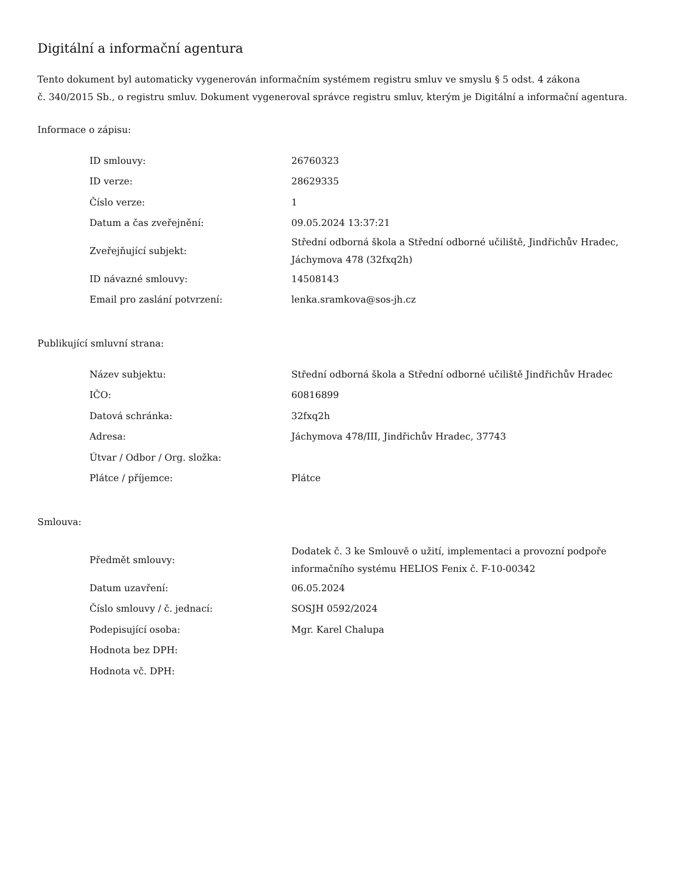Digitální a informační agentura
Tento dokument byl automaticky vygenerován informačním systémem registru smluv ve smyslu § 5 odst. 4 zákona
č. 340/2015 Sb., o registru smluv. Dokument vygeneroval správce registru smluv, kterým je Digitální a informační agentura.
Informace o zápisu:
| ID smlouvy: | 26760323 |
| ID verze: | 28629335 |
| Číslo verze: | 1 |
| Datum a čas zveřejnění: | 09.05.2024 13:37:21 |
| Zveřejňující subjekt: | Střední odborná škola a Střední odborné učiliště, Jindřichův Hradec, Jáchymova 478 (32fxq2h) |
| ID návazné smlouvy: | 14508143 |
| Email pro zaslání potvrzení: | lenka.sramkova@sos-jh.cz |
Publikující smluvní strana:
| Název subjektu: | Střední odborná škola a Střední odborné učiliště Jindřichův Hradec |
| IČO: | 60816899 |
| Datová schránka: | 32fxq2h |
| Adresa: | Jáchymova 478/III, Jindřichův Hradec, 37743 |
| Útvar / Odbor / Org. složka: | |
| Plátce / příjemce: | Plátce |
Smlouva:
| Předmět smlouvy: | Dodatek č. 3 ke Smlouvě o užití, implementaci a provozní podpoře informačního systému HELIOS Fenix č. F-10-00342 |
| Datum uzavření: | 06.05.2024 |
| Číslo smlouvy / č. jednací: | SOSJH 0592/2024 |
| Podepisující osoba: | Mgr. Karel Chalupa |
| Hodnota bez DPH: | |
| Hodnota vč. DPH: | |